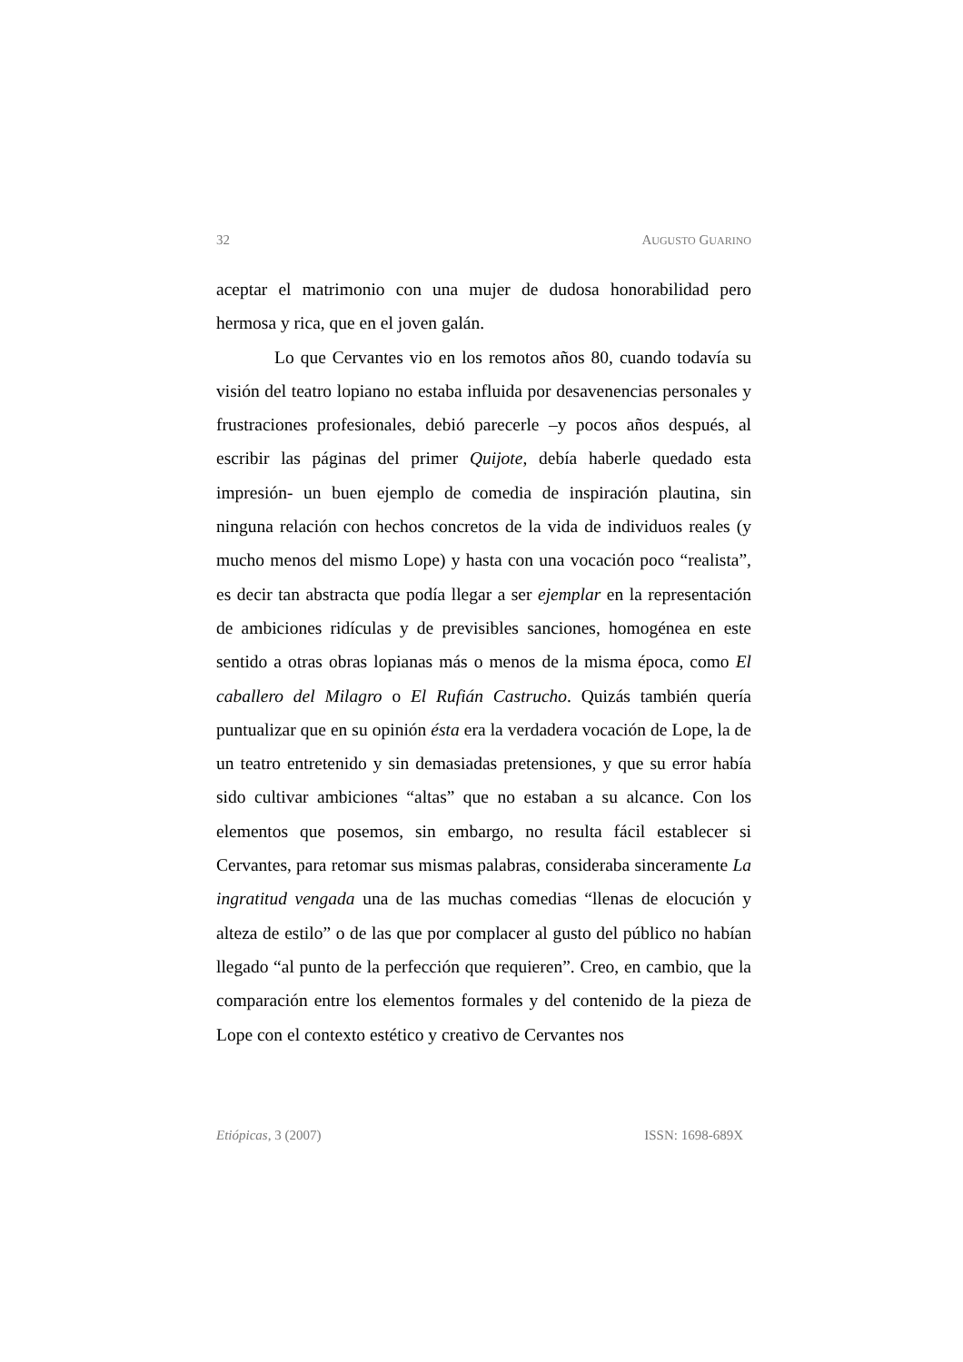32 AUGUSTO GUARINO
aceptar el matrimonio con una mujer de dudosa honorabilidad pero hermosa y rica, que en el joven galán.
Lo que Cervantes vio en los remotos años 80, cuando todavía su visión del teatro lopiano no estaba influida por desavenencias personales y frustraciones profesionales, debió parecerle –y pocos años después, al escribir las páginas del primer Quijote, debía haberle quedado esta impresión- un buen ejemplo de comedia de inspiración plautina, sin ninguna relación con hechos concretos de la vida de individuos reales (y mucho menos del mismo Lope) y hasta con una vocación poco “realista”, es decir tan abstracta que podía llegar a ser ejemplar en la representación de ambiciones ridículas y de previsibles sanciones, homogénea en este sentido a otras obras lopianas más o menos de la misma época, como El caballero del Milagro o El Rufián Castrucho. Quizás también quería puntualizar que en su opinión ésta era la verdadera vocación de Lope, la de un teatro entretenido y sin demasiadas pretensiones, y que su error había sido cultivar ambiciones “altas” que no estaban a su alcance. Con los elementos que posemos, sin embargo, no resulta fácil establecer si Cervantes, para retomar sus mismas palabras, consideraba sinceramente La ingratitud vengada una de las muchas comedias “llenas de elocución y alteza de estilo” o de las que por complacer al gusto del público no habían llegado “al punto de la perfección que requieren”. Creo, en cambio, que la comparación entre los elementos formales y del contenido de la pieza de Lope con el contexto estético y creativo de Cervantes nos
Etiópicas, 3 (2007) ISSN: 1698-689X